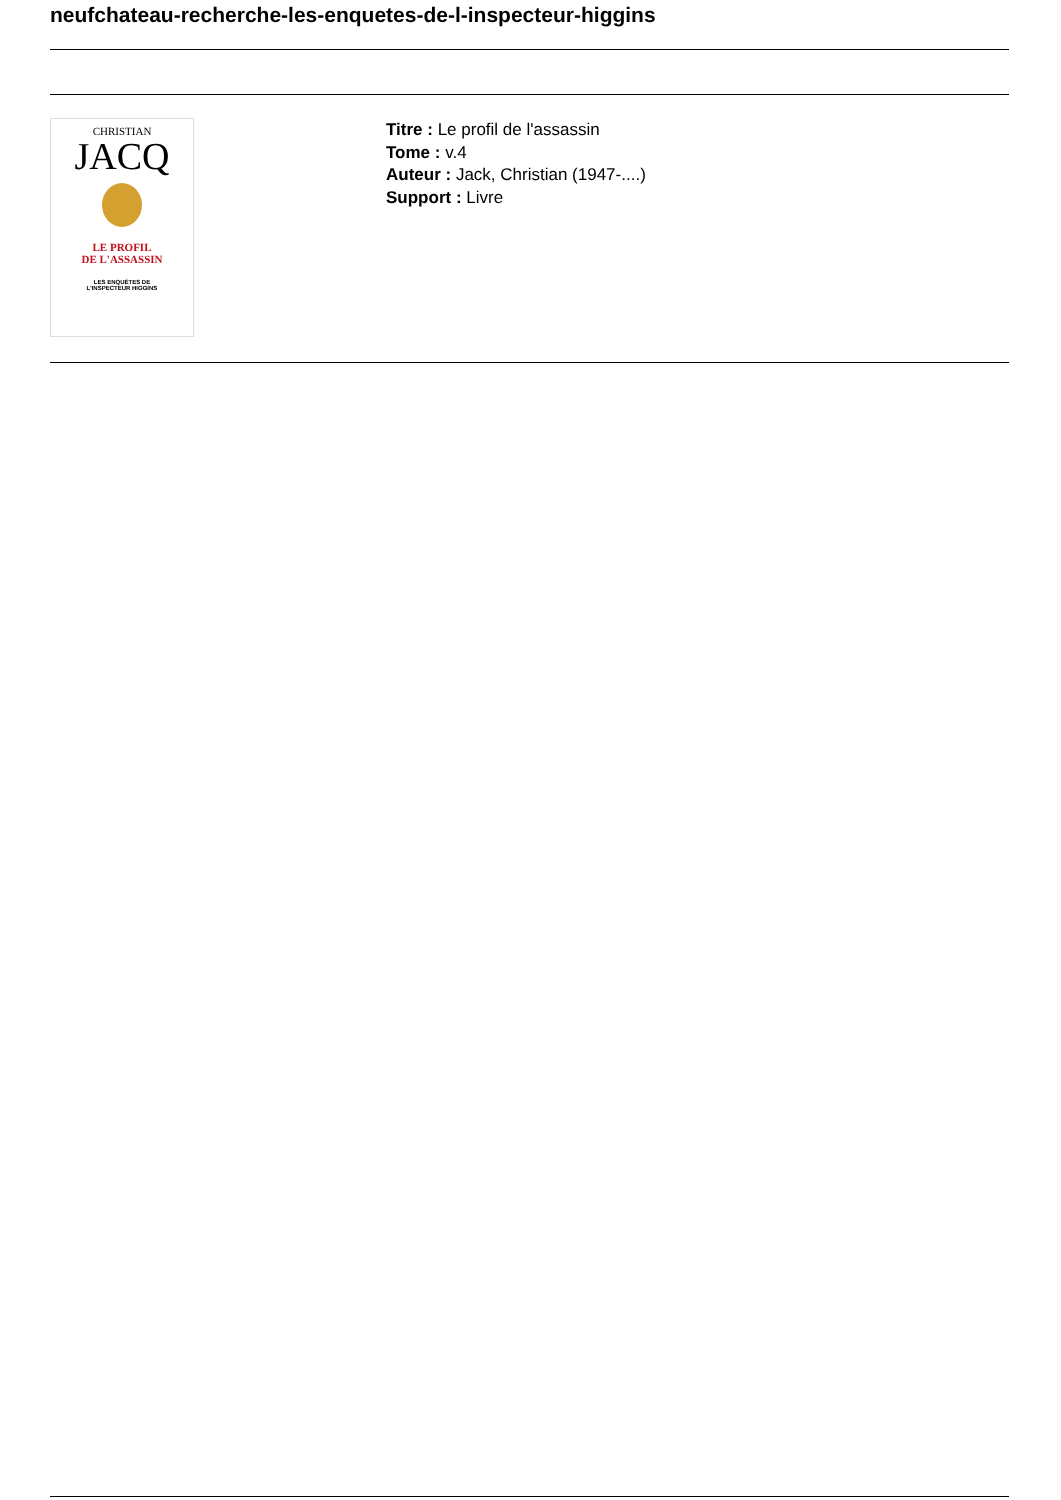neufchateau-recherche-les-enquetes-de-l-inspecteur-higgins
CHRISTIAN
JACQ
LE PROFIL
DE L'ASSASSIN
LES ENQUÊTES DE
L'INSPECTEUR HIGGINS
Titre : Le profil de l'assassin
Tome : v.4
Auteur : Jack, Christian (1947-....)
Support : Livre